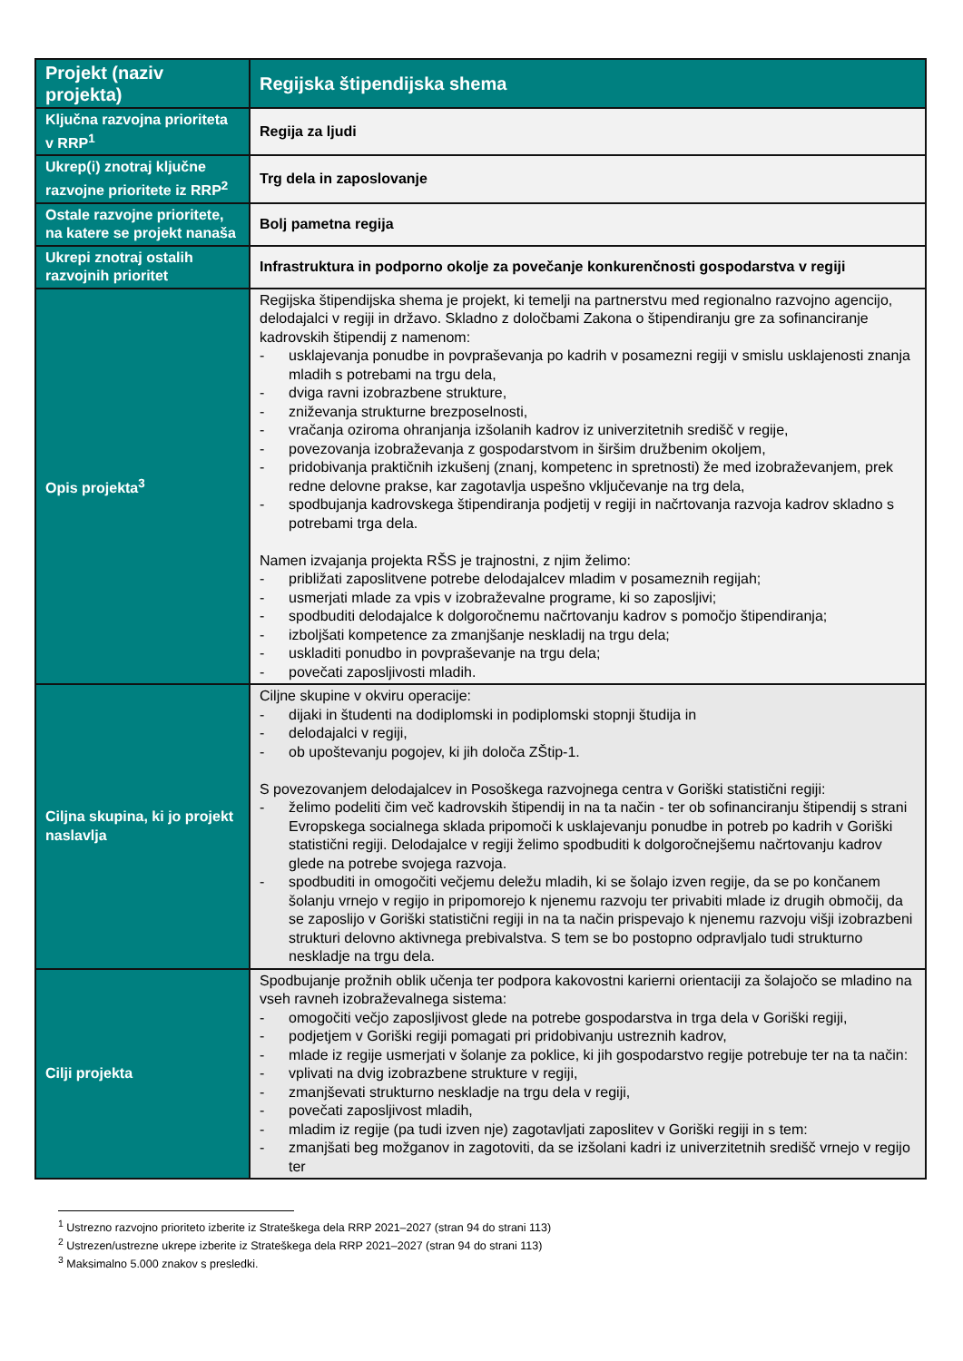| Projekt (naziv projekta) | Regijska štipendijska shema |
| Ključna razvojna prioriteta v RRP<sup>1</sup> | Regija za ljudi |
| Ukrep(i) znotraj ključne razvojne prioritete iz RRP<sup>2</sup> | Trg dela in zaposlovanje |
| Ostale razvojne prioritete, na katere se projekt nanaša | Bolj pametna regija |
| Ukrepi znotraj ostalih razvojnih prioritet | Infrastruktura in podporno okolje za povečanje konkurenčnosti gospodarstva v regiji |
| Opis projekta<sup>3</sup> | Regijska štipendijska shema je projekt, ki temelji na partnerstvu med regionalno razvojno agencijo, delodajalci v regiji in državo. Skladno z določbami Zakona o štipendiranju gre za sofinanciranje kadrovskih štipendij z namenom: - usklajevanja ponudbe in povpraševanja po kadrih v posamezni regiji v smislu usklajenosti znanja mladih s potrebami na trgu dela, - dviga ravni izobrazbene strukture, - zniževanja strukturne brezposelnosti, - vračanja oziroma ohranjanja izšolanih kadrov iz univerzitetnih središč v regije, - povezovanja izobraževanja z gospodarstvom in širšim družbenim okoljem, - pridobivanja praktičnih izkušenj (znanj, kompetenc in spretnosti) že med izobraževanjem, prek redne delovne prakse, kar zagotavlja uspešno vključevanje na trg dela, - spodbujanja kadrovskega štipendiranja podjetij v regiji in načrtovanja razvoja kadrov skladno s potrebami trga dela. Namen izvajanja projekta RŠS je trajnostni, z njim želimo: - približati zaposlitvene potrebe delodajalcev mladim v posameznih regijah; - usmerjati mlade za vpis v izobraževalne programe, ki so zaposljivi; - spodbuditi delodajalce k dolgoročnemu načrtovanju kadrov s pomočjo štipendiranja; - izboljšati kompetence za zmanjšanje neskladij na trgu dela; - uskladiti ponudbo in povpraševanje na trgu dela; - povečati zaposljivosti mladih. |
| Ciljna skupina, ki jo projekt naslavlja | Ciljne skupine v okviru operacije: - dijaki in študenti na dodiplomski in podiplomski stopnji študija in - delodajalci v regiji, - ob upoštevanju pogojev, ki jih določa ZŠtip-1. S povezovanjem delodajalcev in Posoškega razvojnega centra v Goriški statistični regiji: - želimo podeliti čim več kadrovskih štipendij in na ta način - ter ob sofinanciranju štipendij s strani Evropskega socialnega sklada pripomoči k usklajevanju ponudbe in potreb po kadrih v Goriški statistični regiji. Delodajalce v regiji želimo spodbuditi k dolgoročnejšemu načrtovanju kadrov glede na potrebe svojega razvoja. - spodbuditi in omogočiti večjemu deležu mladih, ki se šolajo izven regije, da se po končanem šolanju vrnejo v regijo in pripomorejo k njenemu razvoju ter privabiti mlade iz drugih območij, da se zaposlijo v Goriški statistični regiji in na ta način prispevajo k njenemu razvoju višji izobrazbeni strukturi delovno aktivnega prebivalstva. S tem se bo postopno odpravljalo tudi strukturno neskladje na trgu dela. |
| Cilji projekta | Spodbujanje prožnih oblik učenja ter podpora kakovostni karierni orientaciji za šolajočo se mladino na vseh ravneh izobraževalnega sistema: - omogočiti večjo zaposljivost glede na potrebe gospodarstva in trga dela v Goriški regiji, - podjetjem v Goriški regiji pomagati pri pridobivanju ustreznih kadrov, - mlade iz regije usmerjati v šolanje za poklice, ki jih gospodarstvo regije potrebuje ter na ta način: - vplivati na dvig izobrazbene strukture v regiji, - zmanjševati strukturno neskladje na trgu dela v regiji, - povečati zaposljivost mladih, - mladim iz regije (pa tudi izven nje) zagotavljati zaposlitev v Goriški regiji in s tem: - zmanjšati beg možganov in zagotoviti, da se izšolani kadri iz univerzitetnih središč vrnejo v regijo ter |
<sup>1</sup> Ustrezno razvojno prioriteto izberite iz Strateškega dela RRP 2021–2027 (stran 94 do strani 113)
<sup>2</sup> Ustrezen/ustrezne ukrepe izberite iz Strateškega dela RRP 2021–2027 (stran 94 do strani 113)
<sup>3</sup> Maksimalno 5.000 znakov s presledki.